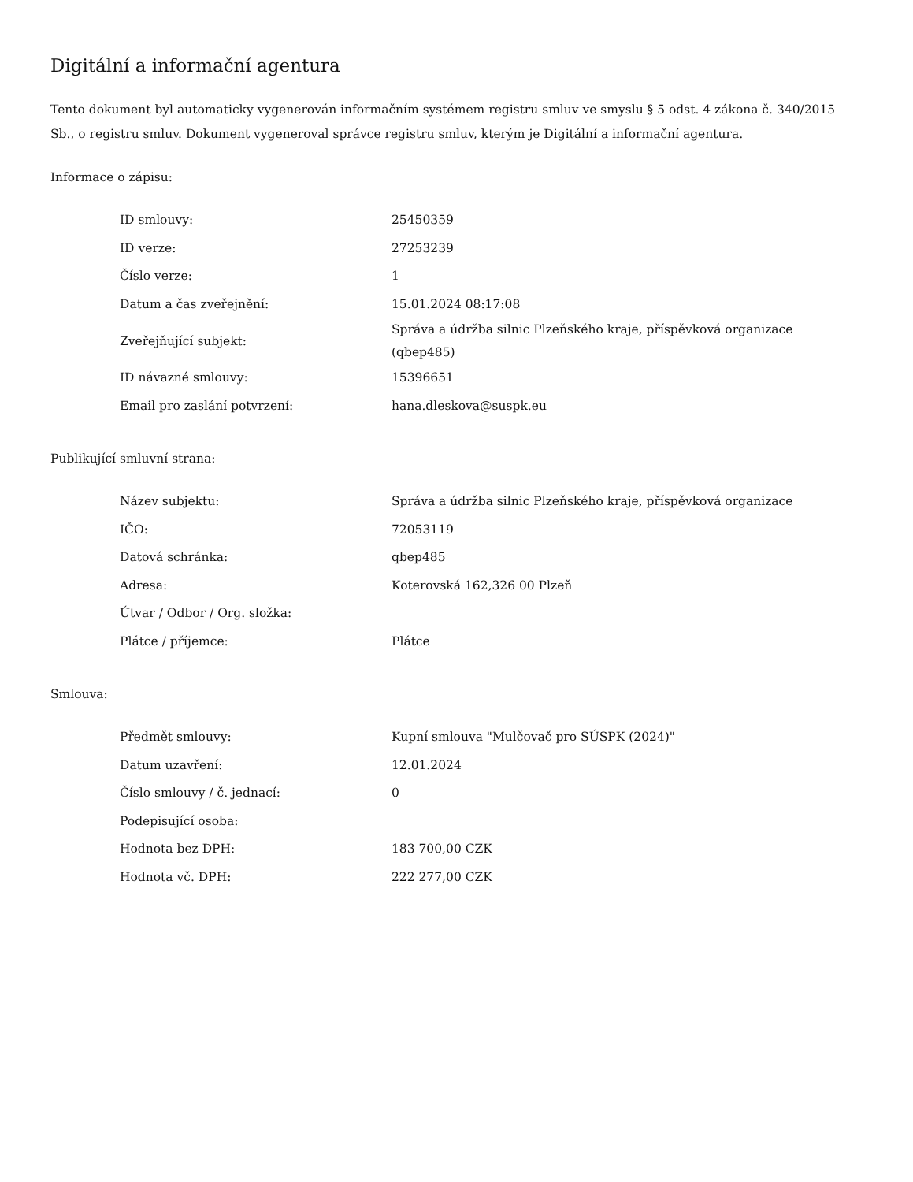Digitální a informační agentura
Tento dokument byl automaticky vygenerován informačním systémem registru smluv ve smyslu § 5 odst. 4 zákona č. 340/2015 Sb., o registru smluv. Dokument vygeneroval správce registru smluv, kterým je Digitální a informační agentura.
Informace o zápisu:
| ID smlouvy: | 25450359 |
| ID verze: | 27253239 |
| Číslo verze: | 1 |
| Datum a čas zveřejnění: | 15.01.2024 08:17:08 |
| Zveřejňující subjekt: | Správa a údržba silnic Plzeňského kraje, příspěvková organizace (qbep485) |
| ID návazné smlouvy: | 15396651 |
| Email pro zaslání potvrzení: | hana.dleskova@suspk.eu |
Publikující smluvní strana:
| Název subjektu: | Správa a údržba silnic Plzeňského kraje, příspěvková organizace |
| IČO: | 72053119 |
| Datová schránka: | qbep485 |
| Adresa: | Koterovská 162,326 00 Plzeň |
| Útvar / Odbor / Org. složka: | |
| Plátce / příjemce: | Plátce |
Smlouva:
| Předmět smlouvy: | Kupní smlouva "Mulčovač pro SÚSPK (2024)" |
| Datum uzavření: | 12.01.2024 |
| Číslo smlouvy / č. jednací: | 0 |
| Podepisující osoba: | |
| Hodnota bez DPH: | 183 700,00 CZK |
| Hodnota vč. DPH: | 222 277,00 CZK |